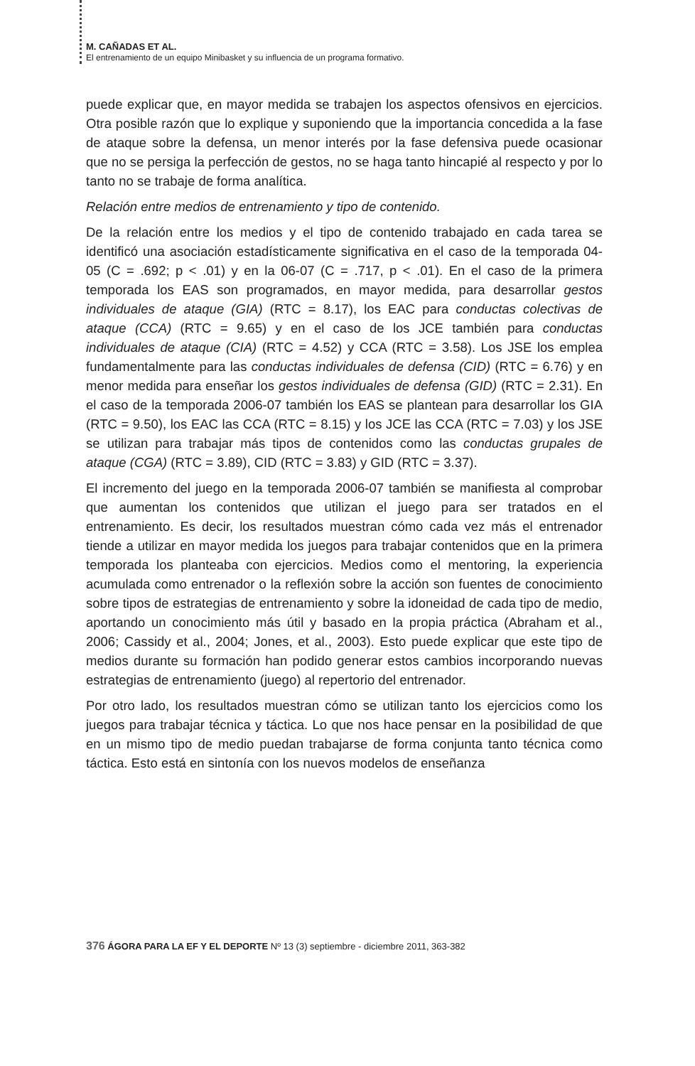M. CAÑADAS ET AL.
El entrenamiento de un equipo Minibasket y su influencia de un programa formativo.
puede explicar que, en mayor medida se trabajen los aspectos ofensivos en ejercicios. Otra posible razón que lo explique y suponiendo que la importancia concedida a la fase de ataque sobre la defensa, un menor interés por la fase defensiva puede ocasionar que no se persiga la perfección de gestos, no se haga tanto hincapié al respecto y por lo tanto no se trabaje de forma analítica.
Relación entre medios de entrenamiento y tipo de contenido.
De la relación entre los medios y el tipo de contenido trabajado en cada tarea se identificó una asociación estadísticamente significativa en el caso de la temporada 04-05 (C = .692; p < .01) y en la 06-07 (C = .717, p < .01). En el caso de la primera temporada los EAS son programados, en mayor medida, para desarrollar gestos individuales de ataque (GIA) (RTC = 8.17), los EAC para conductas colectivas de ataque (CCA) (RTC = 9.65) y en el caso de los JCE también para conductas individuales de ataque (CIA) (RTC = 4.52) y CCA (RTC = 3.58). Los JSE los emplea fundamentalmente para las conductas individuales de defensa (CID) (RTC = 6.76) y en menor medida para enseñar los gestos individuales de defensa (GID) (RTC = 2.31). En el caso de la temporada 2006-07 también los EAS se plantean para desarrollar los GIA (RTC = 9.50), los EAC las CCA (RTC = 8.15) y los JCE las CCA (RTC = 7.03) y los JSE se utilizan para trabajar más tipos de contenidos como las conductas grupales de ataque (CGA) (RTC = 3.89), CID (RTC = 3.83) y GID (RTC = 3.37).
El incremento del juego en la temporada 2006-07 también se manifiesta al comprobar que aumentan los contenidos que utilizan el juego para ser tratados en el entrenamiento. Es decir, los resultados muestran cómo cada vez más el entrenador tiende a utilizar en mayor medida los juegos para trabajar contenidos que en la primera temporada los planteaba con ejercicios. Medios como el mentoring, la experiencia acumulada como entrenador o la reflexión sobre la acción son fuentes de conocimiento sobre tipos de estrategias de entrenamiento y sobre la idoneidad de cada tipo de medio, aportando un conocimiento más útil y basado en la propia práctica (Abraham et al., 2006; Cassidy et al., 2004; Jones, et al., 2003). Esto puede explicar que este tipo de medios durante su formación han podido generar estos cambios incorporando nuevas estrategias de entrenamiento (juego) al repertorio del entrenador.
Por otro lado, los resultados muestran cómo se utilizan tanto los ejercicios como los juegos para trabajar técnica y táctica. Lo que nos hace pensar en la posibilidad de que en un mismo tipo de medio puedan trabajarse de forma conjunta tanto técnica como táctica. Esto está en sintonía con los nuevos modelos de enseñanza
376 ÁGORA PARA LA EF Y EL DEPORTE Nº 13 (3) septiembre - diciembre 2011, 363-382